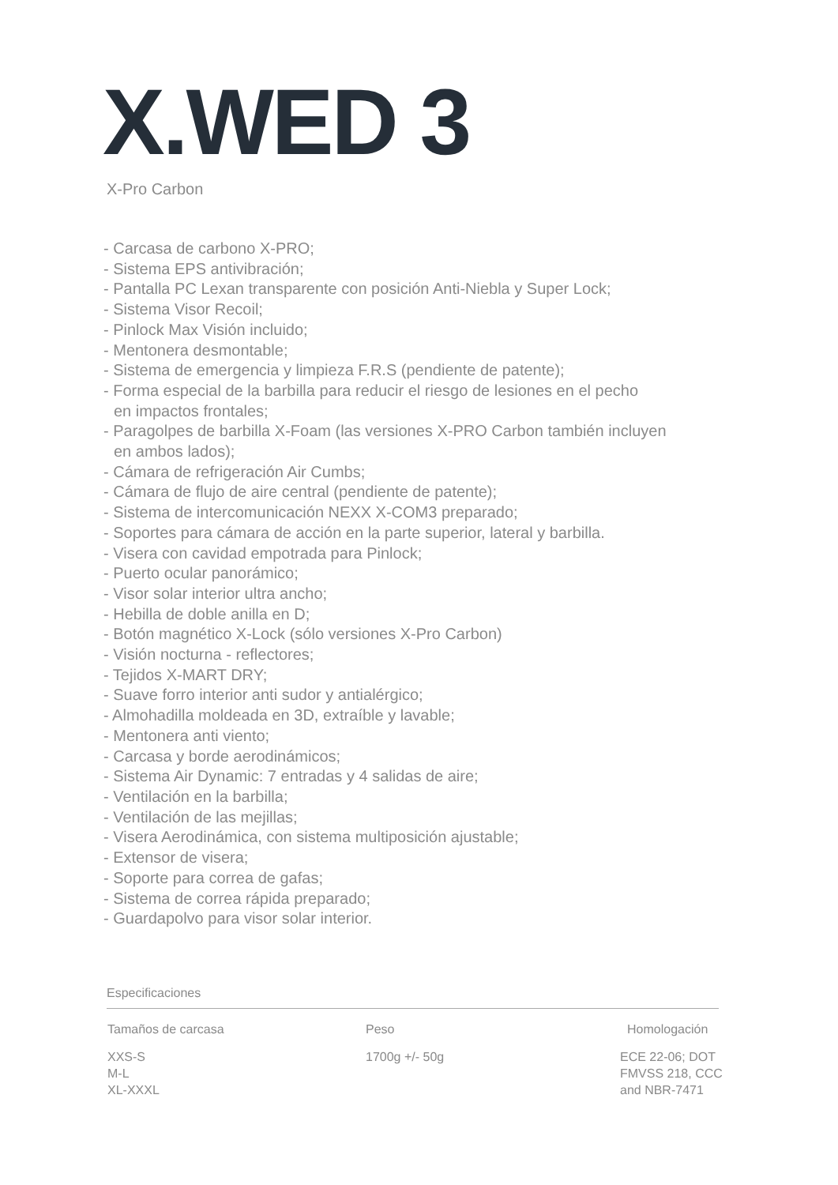X.WED 3
X-Pro Carbon
- Carcasa de carbono X-PRO;
- Sistema EPS antivibración;
- Pantalla PC Lexan transparente con posición Anti-Niebla y Super Lock;
- Sistema Visor Recoil;
- Pinlock Max Visión incluido;
- Mentonera desmontable;
- Sistema de emergencia y limpieza F.R.S (pendiente de patente);
- Forma especial de la barbilla para reducir el riesgo de lesiones en el pecho
en impactos frontales;
- Paragolpes de barbilla X-Foam (las versiones X-PRO Carbon también incluyen
en ambos lados);
- Cámara de refrigeración Air Cumbs;
- Cámara de flujo de aire central (pendiente de patente);
- Sistema de intercomunicación NEXX X-COM3 preparado;
- Soportes para cámara de acción en la parte superior, lateral y barbilla.
- Visera con cavidad empotrada para Pinlock;
- Puerto ocular panorámico;
- Visor solar interior ultra ancho;
- Hebilla de doble anilla en D;
- Botón magnético X-Lock (sólo versiones X-Pro Carbon)
- Visión nocturna - reflectores;
- Tejidos X-MART DRY;
- Suave forro interior anti sudor y antialérgico;
- Almohadilla moldeada en 3D, extraíble y lavable;
- Mentonera anti viento;
- Carcasa y borde aerodinámicos;
- Sistema Air Dynamic: 7 entradas y 4 salidas de aire;
- Ventilación en la barbilla;
- Ventilación de las mejillas;
- Visera Aerodinámica, con sistema multiposición ajustable;
- Extensor de visera;
- Soporte para correa de gafas;
- Sistema de correa rápida preparado;
- Guardapolvo para visor solar interior.
Especificaciones
| Tamaños de carcasa | Peso | Homologación |
| --- | --- | --- |
| XXS-S M-L XL-XXXL | 1700g +/- 50g | ECE 22-06; DOT FMVSS 218, CCC and NBR-7471 |